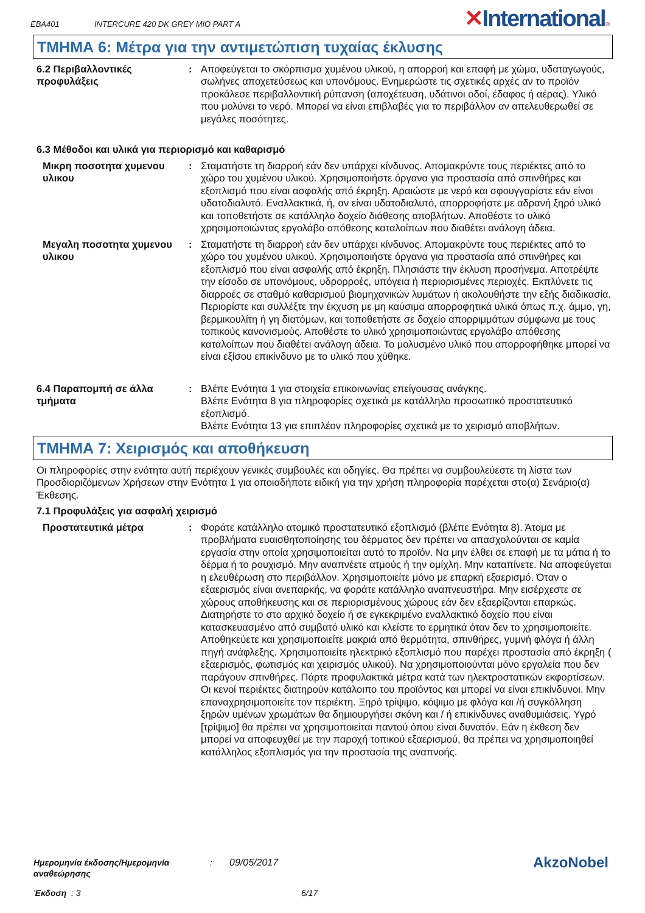EBA401
INTERCURE 420 DK GREY MIO PART A
✕International®
ΤΜΗΜΑ 6: Μέτρα για την αντιμετώπιση τυχαίας έκλυσης
6.2 Περιβαλλοντικές προφυλάξεις
: Αποφεύγεται το σκόρπισμα χυμένου υλικού, η απορροή και επαφή με χώμα, υδαταγωγούς, σωλήνες αποχετεύσεως και υπονόμους. Ενημερώστε τις σχετικές αρχές αν το προϊόν προκάλεσε περιβαλλοντική ρύπανση (αποχέτευση, υδάτινοι οδοί, έδαφος ή αέρας). Υλικό που μολύνει το νερό. Μπορεί να είναι επιβλαβές για το περιβάλλον αν απελευθερωθεί σε μεγάλες ποσότητες.
6.3 Μέθοδοι και υλικά για περιορισμό και καθαρισμό
Μικρη ποσοτητα χυμενου υλικου
: Σταματήστε τη διαρροή εάν δεν υπάρχει κίνδυνος. Απομακρύντε τους περιέκτες από το χώρο του χυμένου υλικού. Χρησιμοποιήστε όργανα για προστασία από σπινθήρες και εξοπλισμό που είναι ασφαλής από έκρηξη. Αραιώστε με νερό και σφουγγαρίστε εάν είναι υδατοδιαλυτό. Εναλλακτικά, ή, αν είναι υδατοδιαλυτό, απορροφήστε με αδρανή ξηρό υλικό και τοποθετήστε σε κατάλληλο δοχείο διάθεσης αποβλήτων. Αποθέστε το υλικό χρησιμοποιώντας εργολάβο απόθεσης καταλοίπων που διαθέτει ανάλογη άδεια.
Μεγαλη ποσοτητα χυμενου υλικου
: Σταματήστε τη διαρροή εάν δεν υπάρχει κίνδυνος. Απομακρύντε τους περιέκτες από το χώρο του χυμένου υλικού. Χρησιμοποιήστε όργανα για προστασία από σπινθήρες και εξοπλισμό που είναι ασφαλής από έκρηξη. Πλησιάστε την έκλυση προσήνεμα. Αποτρέψτε την είσοδο σε υπονόμους, υδρορροές, υπόγεια ή περιορισμένες περιοχές. Εκπλύνετε τις διαρροές σε σταθμό καθαρισμού βιομηχανικών λυμάτων ή ακολουθήστε την εξής διαδικασία. Περιορίστε και συλλέξτε την έκχυση με μη καύσιμα απορροφητικά υλικά όπως π.χ. άμμο, γη, βερμικουλίτη ή γη διατόμων, και τοποθετήστε σε δοχείο απορριμμάτων σύμφωνα με τους τοπικούς κανονισμούς. Αποθέστε το υλικό χρησιμοποιώντας εργολάβο απόθεσης καταλοίπων που διαθέτει ανάλογη άδεια. Το μολυσμένο υλικό που απορροφήθηκε μπορεί να είναι εξίσου επικίνδυνο με το υλικό που χύθηκε.
6.4 Παραπομπή σε άλλα τμήματα
: Βλέπε Ενότητα 1 για στοιχεία επικοινωνίας επείγουσας ανάγκης.
Βλέπε Ενότητα 8 για πληροφορίες σχετικά με κατάλληλο προσωπικό προστατευτικό εξοπλισμό.
Βλέπε Ενότητα 13 για επιπλέον πληροφορίες σχετικά με το χειρισμό αποβλήτων.
ΤΜΗΜΑ 7: Χειρισμός και αποθήκευση
Οι πληροφορίες στην ενότητα αυτή περιέχουν γενικές συμβουλές και οδηγίες. Θα πρέπει να συμβουλεύεστε τη λίστα των Προσδιοριζόμενων Χρήσεων στην Ενότητα 1 για οποιαδήποτε ειδική για την χρήση πληροφορία παρέχεται στο(α) Σενάριο(α) Έκθεσης.
7.1 Προφυλάξεις για ασφαλή χειρισμό
Προστατευτικά μέτρα : Φοράτε κατάλληλο ατομικό προστατευτικό εξοπλισμό (βλέπε Ενότητα 8). Άτομα με προβλήματα ευαισθητοποίησης του δέρματος δεν πρέπει να απασχολούνται σε καμία εργασία στην οποία χρησιμοποιείται αυτό το προϊόν. Να μην έλθει σε επαφή με τα μάτια ή το δέρμα ή το ρουχισμό. Μην αναπνέετε ατμούς ή την ομίχλη. Μην καταπίνετε. Να αποφεύγεται η ελευθέρωση στο περιβάλλον. Χρησιμοποιείτε μόνο με επαρκή εξαερισμό. Όταν ο εξαερισμός είναι ανεπαρκής, να φοράτε κατάλληλο αναπνευστήρα. Μην εισέρχεστε σε χώρους αποθήκευσης και σε περιορισμένους χώρους εάν δεν εξαερίζονται επαρκώς. Διατηρήστε το στο αρχικό δοχείο ή σε εγκεκριμένο εναλλακτικό δοχείο που είναι κατασκευασμένο από συμβατό υλικό και κλείστε το ερμητικά όταν δεν το χρησιμοποιείτε. Αποθηκεύετε και χρησιμοποιείτε μακριά από θερμότητα, σπινθήρες, γυμνή φλόγα ή άλλη πηγή ανάφλεξης. Χρησιμοποιείτε ηλεκτρικό εξοπλισμό που παρέχει προστασία από έκρηξη ( εξαερισμός, φωτισμός και χειρισμός υλικού). Να χρησιμοποιούνται μόνο εργαλεία που δεν παράγουν σπινθήρες. Πάρτε προφυλακτικά μέτρα κατά των ηλεκτροστατικών εκφορτίσεων. Οι κενοί περιέκτες διατηρούν κατάλοιπο του προϊόντος και μπορεί να είναι επικίνδυνοι. Μην επαναχρησιμοποιείτε τον περιέκτη. Ξηρό τρίψιμο, κόψιμο με φλόγα και /ή συγκόλληση ξηρών υμένων χρωμάτων θα δημιουργήσει σκόνη και / ή επικίνδυνες αναθυμιάσεις. Υγρό [τρίψιμο] θα πρέπει να χρησιμοποιείται παντού όπου είναι δυνατόν. Εάν η έκθεση δεν μπορεί να αποφευχθεί με την παροχή τοπικού εξαερισμού, θα πρέπει να χρησιμοποιηθεί κατάλληλος εξοπλισμός για την προστασία της αναπνοής.
Ημερομηνία έκδοσης/Ημερομηνία αναθεώρησης
: 09/05/2017
AkzoNobel
Έκδοση : 3 6/17